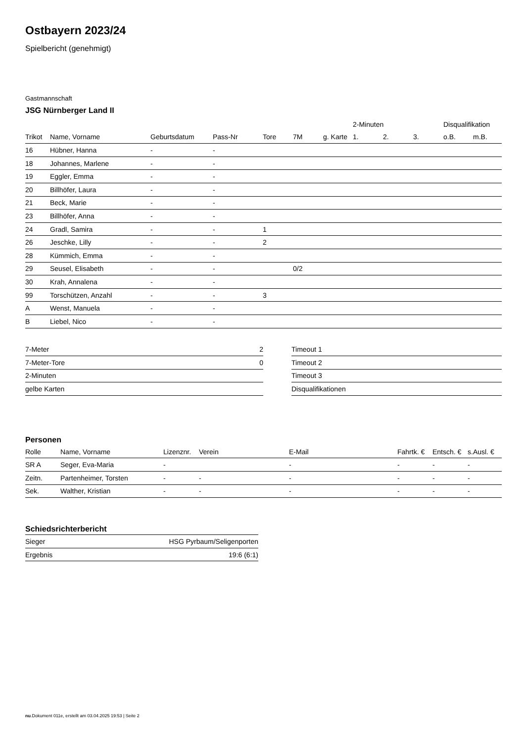Ostbayern 2023/24
Spielbericht (genehmigt)
Gastmannschaft
JSG Nürnberger Land II
| | | | | | | | 2-Minuten | | | Disqualifikation | |
| --- | --- | --- | --- | --- | --- | --- | --- | --- | --- | --- | --- |
| Trikot | Name, Vorname | Geburtsdatum | Pass-Nr | Tore | 7M | g. Karte | 1. | 2. | 3. | o.B. | m.B. |
| 16 | Hübner, Hanna | - | - | | | | | | | | |
| 18 | Johannes, Marlene | - | - | | | | | | | | |
| 19 | Eggler, Emma | - | - | | | | | | | | |
| 20 | Billhöfer, Laura | - | - | | | | | | | | |
| 21 | Beck, Marie | - | - | | | | | | | | |
| 23 | Billhöfer, Anna | - | - | | | | | | | | |
| 24 | Gradl, Samira | - | - | 1 | | | | | | | |
| 26 | Jeschke, Lilly | - | - | 2 | | | | | | | |
| 28 | Kümmich, Emma | - | - | | | | | | | | |
| 29 | Seusel, Elisabeth | - | - | | 0/2 | | | | | | |
| 30 | Krah, Annalena | - | - | | | | | | | | |
| 99 | Torschützen, Anzahl | - | - | 3 | | | | | | | |
| A | Wenst, Manuela | - | - | | | | | | | | |
| B | Liebel, Nico | - | - | | | | | | | | |
| 7-Meter | 2 |
| 7-Meter-Tore | 0 |
| 2-Minuten | |
| gelbe Karten | |
| Timeout 1 |
| Timeout 2 |
| Timeout 3 |
| Disqualifikationen |
Personen
| Rolle | Name, Vorname | Lizenznr. | Verein | E-Mail | Fahrtk. € | Entsch. € | s.Ausl. € |
| --- | --- | --- | --- | --- | --- | --- | --- |
| SR A | Seger, Eva-Maria | - | | - | - | - | - |
| Zeitn. | Partenheimer, Torsten | - | - | - | - | - | - |
| Sek. | Walther, Kristian | - | - | - | - | - | - |
Schiedsrichterbericht
| Sieger | HSG Pyrbaum/Seligenporten |
| Ergebnis | 19:6 (6:1) |
nu.Dokument 011e, erstellt am 03.04.2025 19:53 | Seite 2